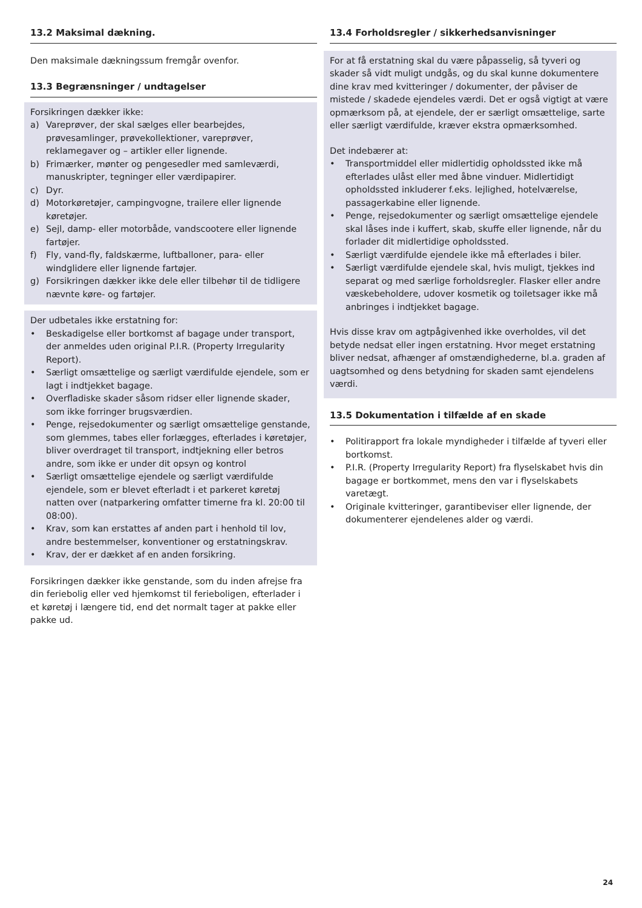13.2 Maksimal dækning.
Den maksimale dækningssum fremgår ovenfor.
13.3 Begrænsninger / undtagelser
Forsikringen dækker ikke:
a) Vareprøver, der skal sælges eller bearbejdes, prøvesamlinger, prøvekollektioner, vareprøver, reklamegaver og – artikler eller lignende.
b) Frimærker, mønter og pengesedler med samleværdi, manuskripter, tegninger eller værdipapirer.
c) Dyr.
d) Motorkøretøjer, campingvogne, trailere eller lignende køretøjer.
e) Sejl, damp- eller motorbåde, vandscootere eller lignende fartøjer.
f) Fly, vand-fly, faldskærme, luftballoner, para- eller windglidere eller lignende fartøjer.
g) Forsikringen dækker ikke dele eller tilbehør til de tidligere nævnte køre- og fartøjer.
Der udbetales ikke erstatning for:
• Beskadigelse eller bortkomst af bagage under transport, der anmeldes uden original P.I.R. (Property Irregularity Report).
• Særligt omsættelige og særligt værdifulde ejendele, som er lagt i indtjekket bagage.
• Overfladiske skader såsom ridser eller lignende skader, som ikke forringer brugsværdien.
• Penge, rejsedokumenter og særligt omsættelige genstande, som glemmes, tabes eller forlægges, efterlades i køretøjer, bliver overdraget til transport, indtjekning eller betros andre, som ikke er under dit opsyn og kontrol
• Særligt omsættelige ejendele og særligt værdifulde ejendele, som er blevet efterladt i et parkeret køretøj natten over (natparkering omfatter timerne fra kl. 20:00 til 08:00).
• Krav, som kan erstattes af anden part i henhold til lov, andre bestemmelser, konventioner og erstatningskrav.
• Krav, der er dækket af en anden forsikring.
Forsikringen dækker ikke genstande, som du inden afrejse fra din feriebolig eller ved hjemkomst til ferieboligen, efterlader i et køretøj i længere tid, end det normalt tager at pakke eller pakke ud.
13.4 Forholdsregler / sikkerhedsanvisninger
For at få erstatning skal du være påpasselig, så tyveri og skader så vidt muligt undgås, og du skal kunne dokumentere dine krav med kvitteringer / dokumenter, der påviser de mistede / skadede ejendeles værdi. Det er også vigtigt at være opmærksom på, at ejendele, der er særligt omsættelige, sarte eller særligt værdifulde, kræver ekstra opmærksomhed.
Det indebærer at:
• Transportmiddel eller midlertidig opholdssted ikke må efterlades ulåst eller med åbne vinduer. Midlertidigt opholdssted inkluderer f.eks. lejlighed, hotelværelse, passagerkabine eller lignende.
• Penge, rejsedokumenter og særligt omsættelige ejendele skal låses inde i kuffert, skab, skuffe eller lignende, når du forlader dit midlertidige opholdssted.
• Særligt værdifulde ejendele ikke må efterlades i biler.
• Særligt værdifulde ejendele skal, hvis muligt, tjekkes ind separat og med særlige forholdsregler. Flasker eller andre væskebeholdere, udover kosmetik og toiletsager ikke må anbringes i indtjekket bagage.
Hvis disse krav om agtpågivenhed ikke overholdes, vil det betyde nedsat eller ingen erstatning. Hvor meget erstatning bliver nedsat, afhænger af omstændighederne, bl.a. graden af uagtsomhed og dens betydning for skaden samt ejendelens værdi.
13.5 Dokumentation i tilfælde af en skade
• Politirapport fra lokale myndigheder i tilfælde af tyveri eller bortkomst.
• P.I.R. (Property Irregularity Report) fra flyselskabet hvis din bagage er bortkommet, mens den var i flyselskabets varetægt.
• Originale kvitteringer, garantibeviser eller lignende, der dokumenterer ejendelenes alder og værdi.
24